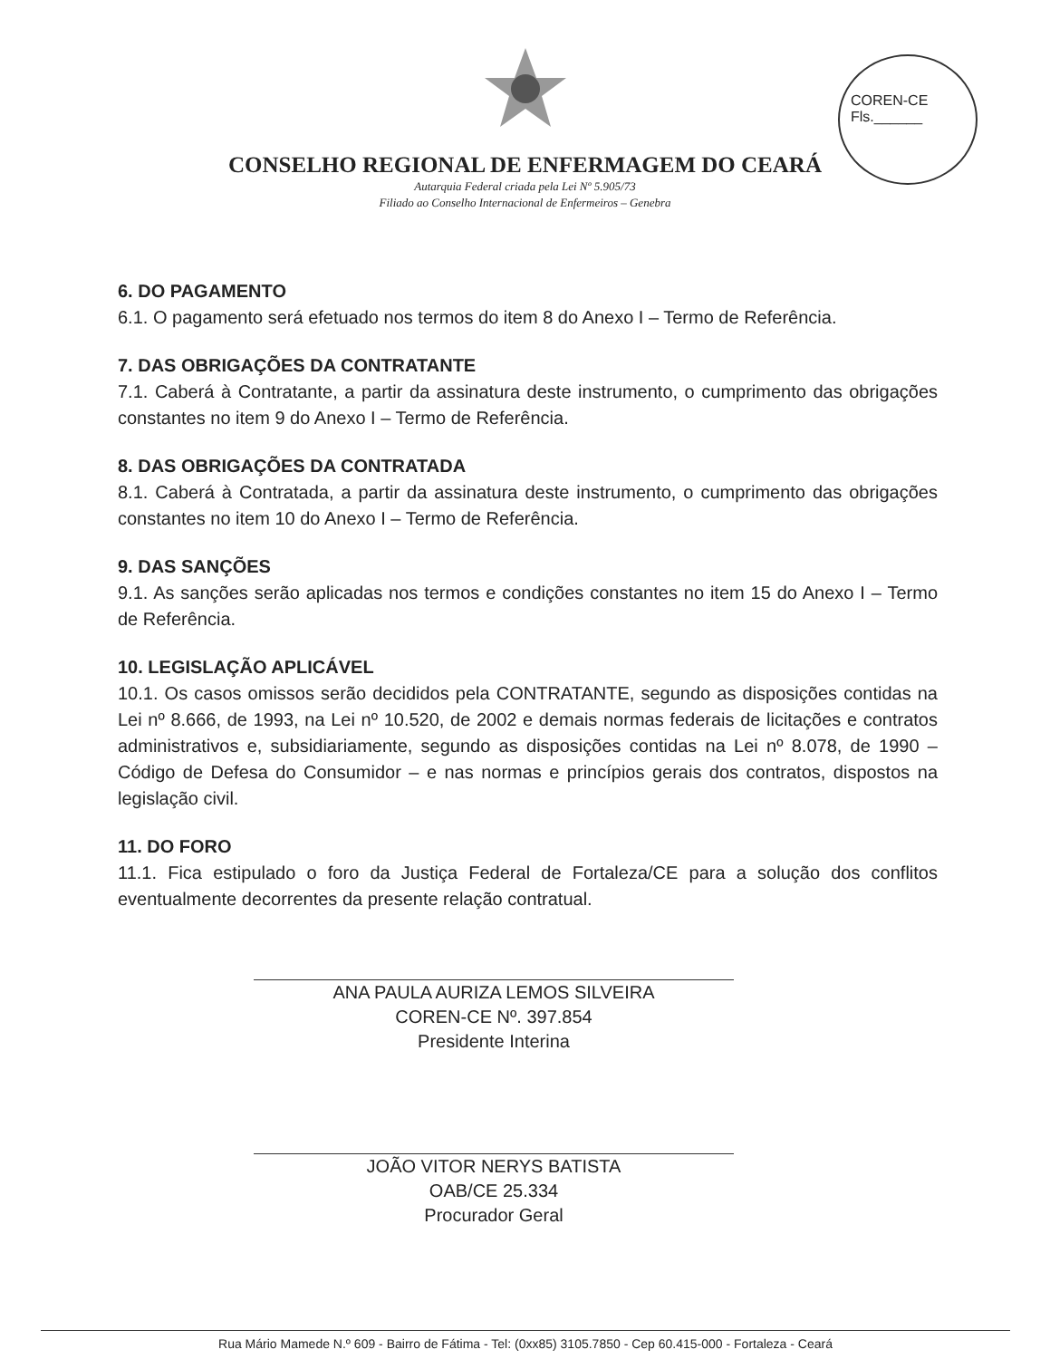COREN-CE
Fls.______
CONSELHO REGIONAL DE ENFERMAGEM DO CEARÁ
Autarquia Federal criada pela Lei Nº 5.905/73
Filiado ao Conselho Internacional de Enfermeiros – Genebra
6. DO PAGAMENTO
6.1. O pagamento será efetuado nos termos do item 8 do Anexo I – Termo de Referência.
7. DAS OBRIGAÇÕES DA CONTRATANTE
7.1. Caberá à Contratante, a partir da assinatura deste instrumento, o cumprimento das obrigações constantes no item 9 do Anexo I – Termo de Referência.
8. DAS OBRIGAÇÕES DA CONTRATADA
8.1. Caberá à Contratada, a partir da assinatura deste instrumento, o cumprimento das obrigações constantes no item 10 do Anexo I – Termo de Referência.
9. DAS SANÇÕES
9.1. As sanções serão aplicadas nos termos e condições constantes no item 15 do Anexo I – Termo de Referência.
10. LEGISLAÇÃO APLICÁVEL
10.1. Os casos omissos serão decididos pela CONTRATANTE, segundo as disposições contidas na Lei nº 8.666, de 1993, na Lei nº 10.520, de 2002 e demais normas federais de licitações e contratos administrativos e, subsidiariamente, segundo as disposições contidas na Lei nº 8.078, de 1990 – Código de Defesa do Consumidor – e nas normas e princípios gerais dos contratos, dispostos na legislação civil.
11. DO FORO
11.1. Fica estipulado o foro da Justiça Federal de Fortaleza/CE para a solução dos conflitos eventualmente decorrentes da presente relação contratual.
ANA PAULA AURIZA LEMOS SILVEIRA
COREN-CE Nº. 397.854
Presidente Interina
JOÃO VITOR NERYS BATISTA
OAB/CE 25.334
Procurador Geral
Rua Mário Mamede N.º 609 - Bairro de Fátima - Tel: (0xx85) 3105.7850 - Cep 60.415-000 - Fortaleza - Ceará